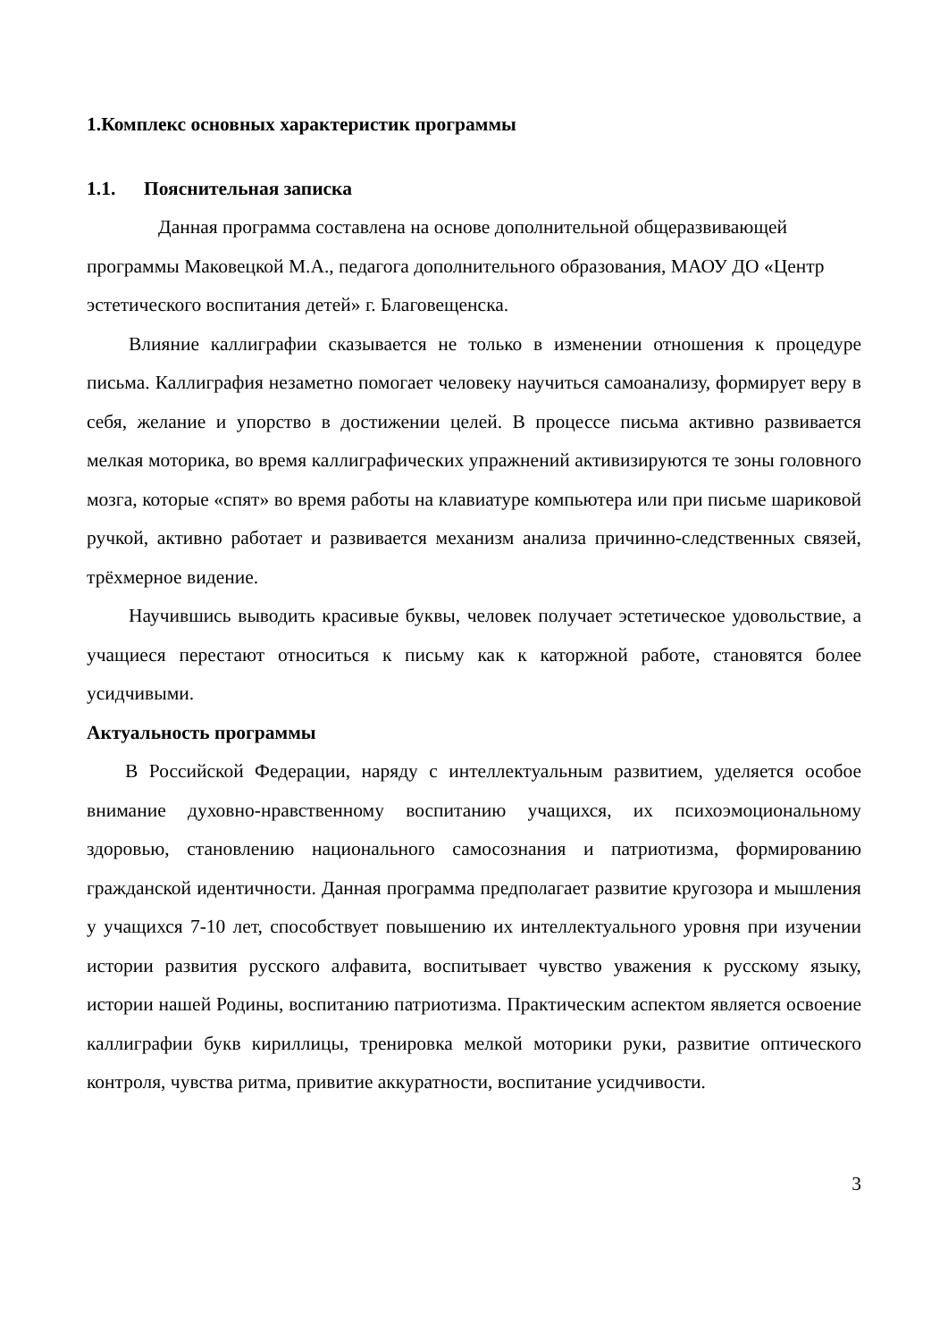1.Комплекс основных характеристик программы
1.1. Пояснительная записка
Данная программа составлена на основе дополнительной общеразвивающей программы Маковецкой М.А., педагога дополнительного образования, МАОУ ДО «Центр эстетического воспитания детей» г. Благовещенска.
Влияние каллиграфии сказывается не только в изменении отношения к процедуре письма. Каллиграфия незаметно помогает человеку научиться самоанализу, формирует веру в себя, желание и упорство в достижении целей. В процессе письма активно развивается мелкая моторика, во время каллиграфических упражнений активизируются те зоны головного мозга, которые «спят» во время работы на клавиатуре компьютера или при письме шариковой ручкой, активно работает и развивается механизм анализа причинно-следственных связей, трёхмерное видение.
Научившись выводить красивые буквы, человек получает эстетическое удовольствие, а учащиеся перестают относиться к письму как к каторжной работе, становятся более усидчивыми.
Актуальность программы
В Российской Федерации, наряду с интеллектуальным развитием, уделяется особое внимание духовно-нравственному воспитанию учащихся, их психоэмоциональному здоровью, становлению национального самосознания и патриотизма, формированию гражданской идентичности. Данная программа предполагает развитие кругозора и мышления у учащихся 7-10 лет, способствует повышению их интеллектуального уровня при изучении истории развития русского алфавита, воспитывает чувство уважения к русскому языку, истории нашей Родины, воспитанию патриотизма. Практическим аспектом является освоение каллиграфии букв кириллицы, тренировка мелкой моторики руки, развитие оптического контроля, чувства ритма, привитие аккуратности, воспитание усидчивости.
3